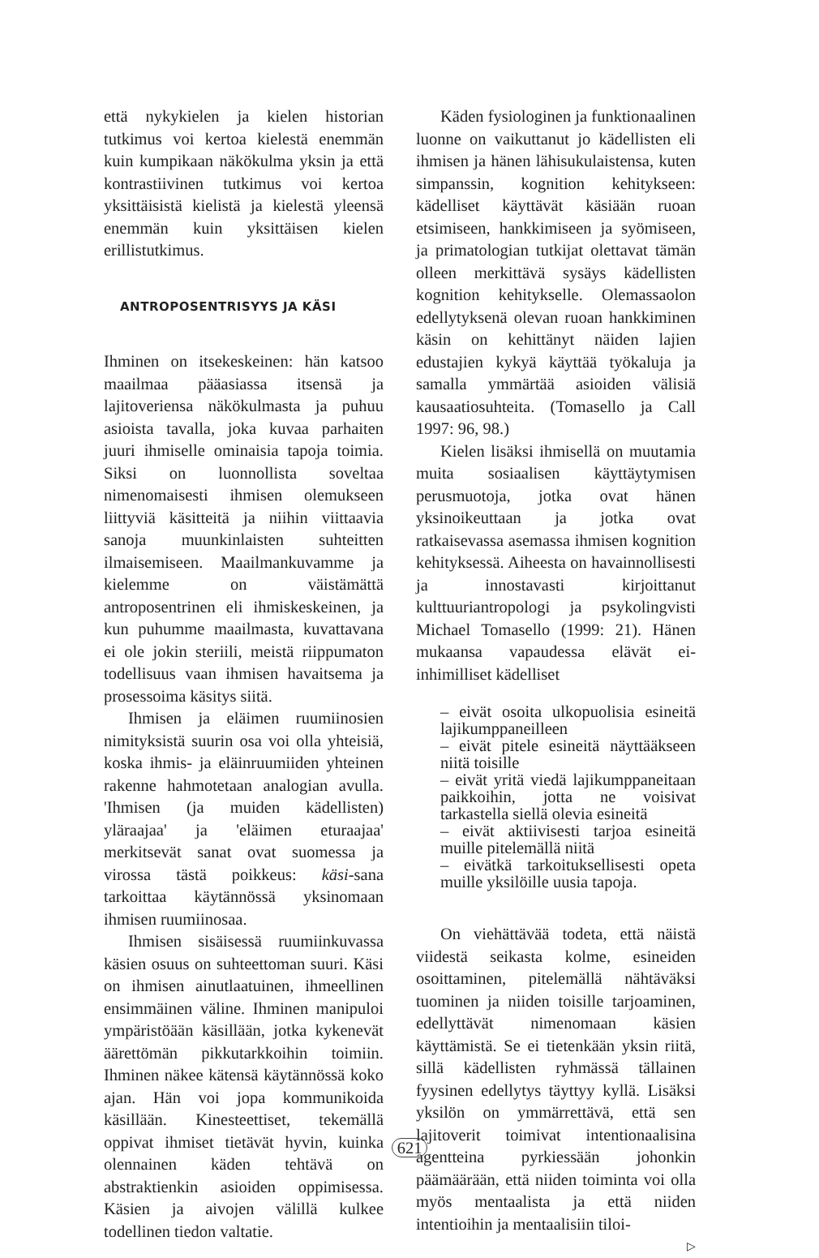että nykykielen ja kielen historian tutkimus voi kertoa kielestä enemmän kuin kumpikaan näkökulma yksin ja että kontrastiivinen tutkimus voi kertoa yksittäisistä kielistä ja kielestä yleensä enemmän kuin yksittäisen kielen erillistutkimus.
ANTROPOSENTRISYYS JA KÄSI
Ihminen on itsekeskeinen: hän katsoo maailmaa pääasiassa itsensä ja lajitoveriensa näkökulmasta ja puhuu asioista tavalla, joka kuvaa parhaiten juuri ihmiselle ominaisia tapoja toimia. Siksi on luonnollista soveltaa nimenomaisesti ihmisen olemukseen liittyviä käsitteitä ja niihin viittaavia sanoja muunkinlaisten suhteitten ilmaisemiseen. Maailmankuvamme ja kielemme on väistämättä antroposentrinen eli ihmiskeskeinen, ja kun puhumme maailmasta, kuvattavana ei ole jokin steriili, meistä riippumaton todellisuus vaan ihmisen havaitsema ja prosessoima käsitys siitä.
Ihmisen ja eläimen ruumiinosien nimityksistä suurin osa voi olla yhteisiä, koska ihmis- ja eläinruumiiden yhteinen rakenne hahmotetaan analogian avulla. 'Ihmisen (ja muiden kädellisten) yläraajaa' ja 'eläimen eturaajaa' merkitsevät sanat ovat suomessa ja virossa tästä poikkeus: käsi-sana tarkoittaa käytännössä yksinomaan ihmisen ruumiinosaa.
Ihmisen sisäisessä ruumiinkuvassa käsien osuus on suhteettoman suuri. Käsi on ihmisen ainutlaatuinen, ihmeellinen ensimmäinen väline. Ihminen manipuloi ympäristöään käsillään, jotka kykenevät äärettömän pikkutarkkoihin toimiin. Ihminen näkee kätensä käytännössä koko ajan. Hän voi jopa kommunikoida käsillään. Kinesteettiset, tekemällä oppivat ihmiset tietävät hyvin, kuinka olennainen käden tehtävä on abstraktienkin asioiden oppimisessa. Käsien ja aivojen välillä kulkee todellinen tiedon valtatie.
Käden fysiologinen ja funktionaalinen luonne on vaikuttanut jo kädellisten eli ihmisen ja hänen lähisukulaistensa, kuten simpanssin, kognition kehitykseen: kädelliset käyttävät käsiään ruoan etsimiseen, hankkimiseen ja syömiseen, ja primatologian tutkijat olettavat tämän olleen merkittävä sysäys kädellisten kognition kehitykselle. Olemassaolon edellytyksenä olevan ruoan hankkiminen käsin on kehittänyt näiden lajien edustajien kykyä käyttää työkaluja ja samalla ymmärtää asioiden välisiä kausaatiosuhteita. (Tomasello ja Call 1997: 96, 98.)
Kielen lisäksi ihmisellä on muutamia muita sosiaalisen käyttäytymisen perusmuotoja, jotka ovat hänen yksinoikeuttaan ja jotka ovat ratkaisevassa asemassa ihmisen kognition kehityksessä. Aiheesta on havainnollisesti ja innostavasti kirjoittanut kulttuuriantropologi ja psykolingvisti Michael Tomasello (1999: 21). Hänen mukaansa vapaudessa elävät ei-inhimilliset kädelliset
– eivät osoita ulkopuolisia esineitä lajikumppaneilleen
– eivät pitele esineitä näyttääkseen niitä toisille
– eivät yritä viedä lajikumppaneitaan paikkoihin, jotta ne voisivat tarkastella siellä olevia esineitä
– eivät aktiivisesti tarjoa esineitä muille pitelemällä niitä
– eivätkä tarkoituksellisesti opeta muille yksilöille uusia tapoja.
On viehättävää todeta, että näistä viidestä seikasta kolme, esineiden osoittaminen, pitelemällä nähtäväksi tuominen ja niiden toisille tarjoaminen, edellyttävät nimenomaan käsien käyttämistä. Se ei tietenkään yksin riitä, sillä kädellisten ryhmässä tällainen fyysinen edellytys täyttyy kyllä. Lisäksi yksilön on ymmärrettävä, että sen lajitoverit toimivat intentionaalisina agentteina pyrkiessään johonkin päämäärään, että niiden toiminta voi olla myös mentaalista ja että niiden intentioihin ja mentaalisiin tiloi-
▷
621